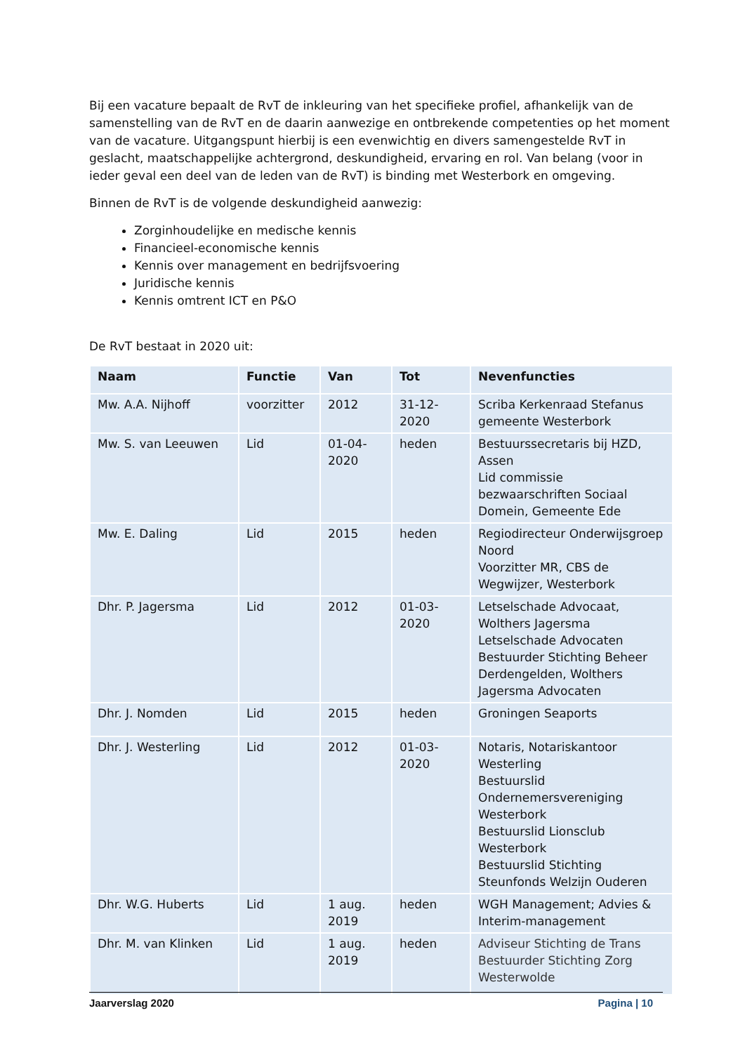Bij een vacature bepaalt de RvT de inkleuring van het specifieke profiel, afhankelijk van de samenstelling van de RvT en de daarin aanwezige en ontbrekende competenties op het moment van de vacature. Uitgangspunt hierbij is een evenwichtig en divers samengestelde RvT in geslacht, maatschappelijke achtergrond, deskundigheid, ervaring en rol. Van belang (voor in ieder geval een deel van de leden van de RvT) is binding met Westerbork en omgeving.
Binnen de RvT is de volgende deskundigheid aanwezig:
Zorginhoudelijke en medische kennis
Financieel-economische kennis
Kennis over management en bedrijfsvoering
Juridische kennis
Kennis omtrent ICT en P&O
De RvT bestaat in 2020 uit:
| Naam | Functie | Van | Tot | Nevenfuncties |
| --- | --- | --- | --- | --- |
| Mw. A.A. Nijhoff | voorzitter | 2012 | 31-12- 2020 | Scriba Kerkenraad Stefanus gemeente Westerbork |
| Mw. S. van Leeuwen | Lid | 01-04- 2020 | heden | Bestuurssecretaris bij HZD, Assen Lid commissie bezwaarschriften Sociaal Domein, Gemeente Ede |
| Mw. E. Daling | Lid | 2015 | heden | Regiodirecteur Onderwijsgroep Noord Voorzitter MR, CBS de Wegwijzer, Westerbork |
| Dhr. P. Jagersma | Lid | 2012 | 01-03- 2020 | Letselschade Advocaat, Wolthers Jagersma Letselschade Advocaten Bestuurder Stichting Beheer Derdengelden, Wolthers Jagersma Advocaten |
| Dhr. J. Nomden | Lid | 2015 | heden | Groningen Seaports |
| Dhr. J. Westerling | Lid | 2012 | 01-03- 2020 | Notaris, Notariskantoor Westerling Bestuurslid Ondernemersvereniging Westerbork Bestuurslid Lionsclub Westerbork Bestuurslid Stichting Steunfonds Welzijn Ouderen |
| Dhr. W.G. Huberts | Lid | 1 aug. 2019 | heden | WGH Management; Advies & Interim-management |
| Dhr. M. van Klinken | Lid | 1 aug. 2019 | heden | Adviseur Stichting de Trans Bestuurder Stichting Zorg Westerwolde |
Jaarverslag 2020 Pagina | 10